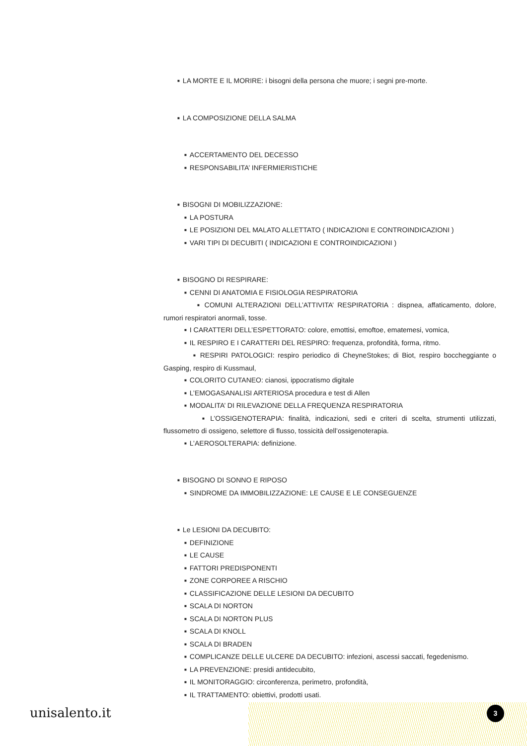■ LA MORTE E IL MORIRE: i bisogni della persona che muore; i segni pre-morte.
■ LA COMPOSIZIONE DELLA SALMA
■ ACCERTAMENTO DEL DECESSO
■ RESPONSABILITA’ INFERMIERISTICHE
■ BISOGNI DI MOBILIZZAZIONE:
■ LA POSTURA
■ LE POSIZIONI DEL MALATO ALLETTATO ( INDICAZIONI E CONTROINDICAZIONI )
■ VARI TIPI DI DECUBITI ( INDICAZIONI E CONTROINDICAZIONI )
■ BISOGNO DI RESPIRARE:
■ CENNI DI ANATOMIA E FISIOLOGIA RESPIRATORIA
■ COMUNI ALTERAZIONI DELL’ATTIVITA’ RESPIRATORIA : dispnea, affaticamento, dolore, rumori respiratori anormali, tosse.
■ I CARATTERI DELL’ESPETTORATO: colore, emottisi, emoftoe, ematemesi, vomica,
■ IL RESPIRO E I CARATTERI DEL RESPIRO: frequenza, profondità, forma, ritmo.
■ RESPIRI PATOLOGICI: respiro periodico di CheyneStokes; di Biot, respiro boccheggiante o Gasping, respiro di Kussmaul,
■ COLORITO CUTANEO: cianosi, ippocratismo digitale
■ L’EMOGASANALISI ARTERIOSA procedura e test di Allen
■ MODALITA’ DI RILEVAZIONE DELLA FREQUENZA RESPIRATORIA
■ L’OSSIGENOTERAPIA: finalità, indicazioni, sedi e criteri di scelta, strumenti utilizzati, flussometro di ossigeno, selettore di flusso, tossicità dell’ossigenoterapia.
■ L’AEROSOLTERAPIA: definizione.
■ BISOGNO DI SONNO E RIPOSO
■ SINDROME DA IMMOBILIZZAZIONE: LE CAUSE E LE CONSEGUENZE
■ Le LESIONI DA DECUBITO:
■ DEFINIZIONE
■ LE CAUSE
■ FATTORI PREDISPONENTI
■ ZONE CORPOREE A RISCHIO
■ CLASSIFICAZIONE DELLE LESIONI DA DECUBITO
■ SCALA DI NORTON
■ SCALA DI NORTON PLUS
■ SCALA DI KNOLL
■ SCALA DI BRADEN
■ COMPLICANZE DELLE ULCERE DA DECUBITO: infezioni, ascessi saccati, fegedenismo.
■ LA PREVENZIONE: presidi antidecubito,
■ IL MONITORAGGIO: circonferenza, perimetro, profondità,
■ IL TRATTAMENTO: obiettivi, prodotti usati.
unisalento.it 3